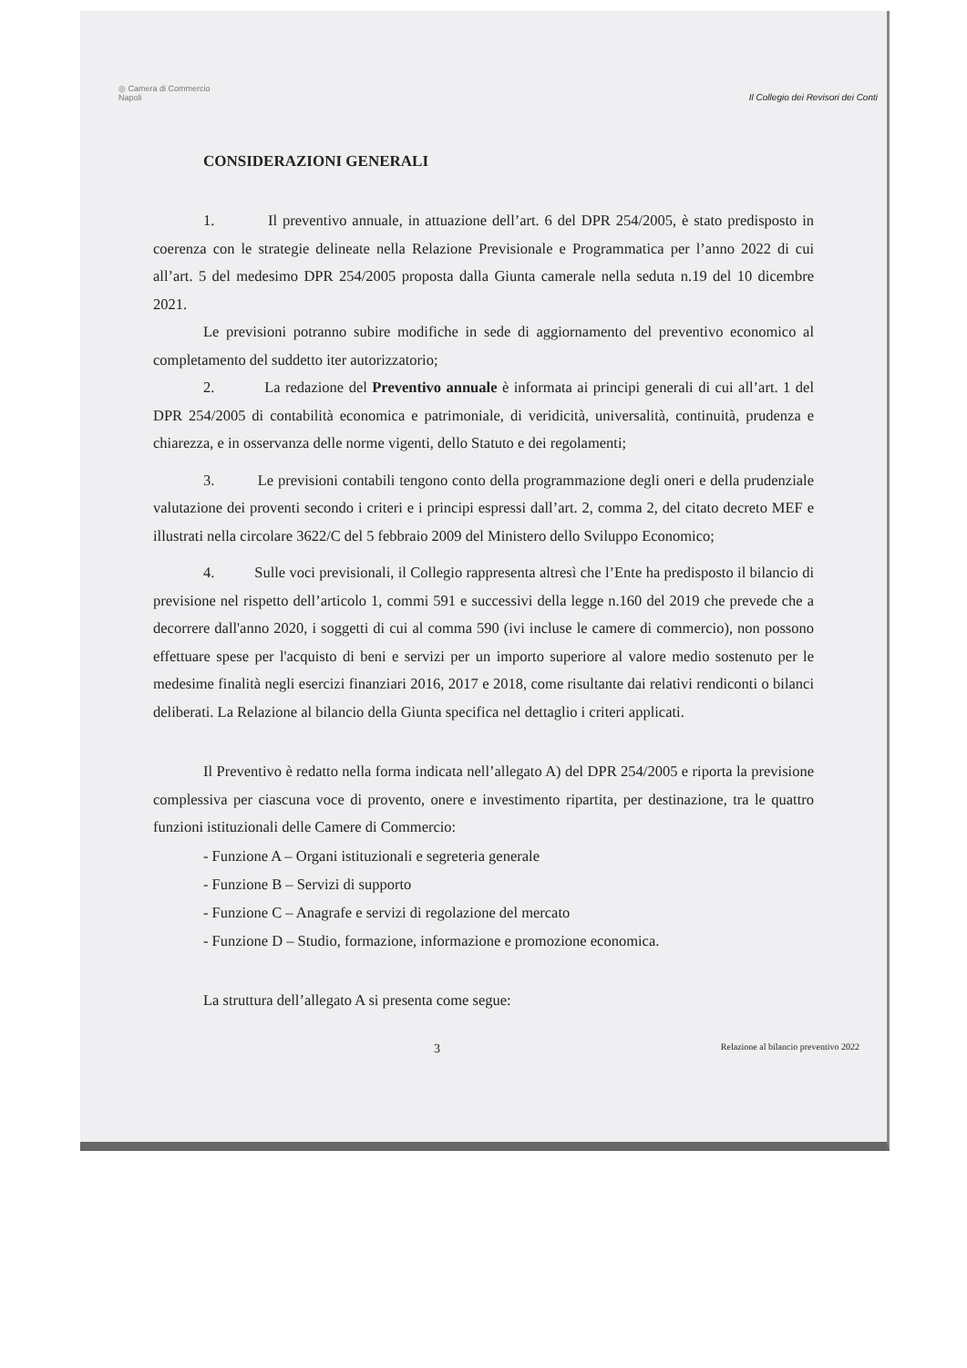◎ Camera di Commercio
Napoli
Il Collegio dei Revisori dei Conti
CONSIDERAZIONI GENERALI
1. Il preventivo annuale, in attuazione dell’art. 6 del DPR 254/2005, è stato predisposto in coerenza con le strategie delineate nella Relazione Previsionale e Programmatica per l’anno 2022 di cui all’art. 5 del medesimo DPR 254/2005 proposta dalla Giunta camerale nella seduta n.19 del 10 dicembre 2021.
Le previsioni potranno subire modifiche in sede di aggiornamento del preventivo economico al completamento del suddetto iter autorizzatorio;
2. La redazione del Preventivo annuale è informata ai principi generali di cui all’art. 1 del DPR 254/2005 di contabilità economica e patrimoniale, di veridicità, universalità, continuità, prudenza e chiarezza, e in osservanza delle norme vigenti, dello Statuto e dei regolamenti;
3. Le previsioni contabili tengono conto della programmazione degli oneri e della prudenziale valutazione dei proventi secondo i criteri e i principi espressi dall’art. 2, comma 2, del citato decreto MEF e illustrati nella circolare 3622/C del 5 febbraio 2009 del Ministero dello Sviluppo Economico;
4. Sulle voci previsionali, il Collegio rappresenta altresì che l’Ente ha predisposto il bilancio di previsione nel rispetto dell’articolo 1, commi 591 e successivi della legge n.160 del 2019 che prevede che a decorrere dall'anno 2020, i soggetti di cui al comma 590 (ivi incluse le camere di commercio), non possono effettuare spese per l'acquisto di beni e servizi per un importo superiore al valore medio sostenuto per le medesime finalità negli esercizi finanziari 2016, 2017 e 2018, come risultante dai relativi rendiconti o bilanci deliberati. La Relazione al bilancio della Giunta specifica nel dettaglio i criteri applicati.
Il Preventivo è redatto nella forma indicata nell’allegato A) del DPR 254/2005 e riporta la previsione complessiva per ciascuna voce di provento, onere e investimento ripartita, per destinazione, tra le quattro funzioni istituzionali delle Camere di Commercio:
- Funzione A – Organi istituzionali e segreteria generale
- Funzione B – Servizi di supporto
- Funzione C – Anagrafe e servizi di regolazione del mercato
- Funzione D – Studio, formazione, informazione e promozione economica.
La struttura dell’allegato A si presenta come segue:
3 Relazione al bilancio preventivo 2022